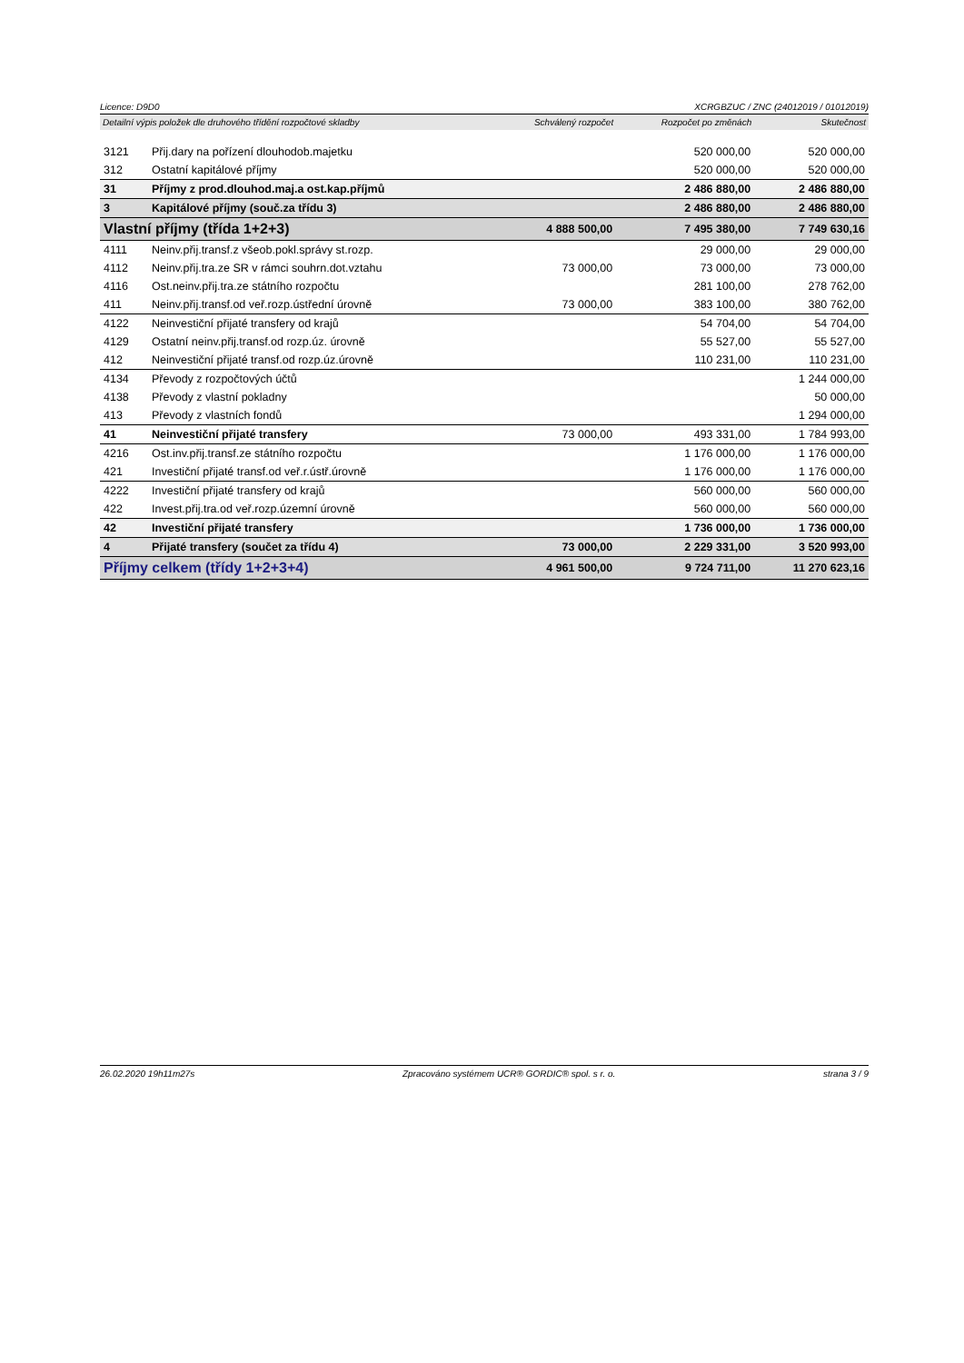Licence: D9D0 XCRGBZUC / ZNC (24012019 / 01012019)
| Detailní výpis položek dle druhového třídění rozpočtové skladby | | Schválený rozpočet | Rozpočet po změnách | Skutečnost |
| --- | --- | --- | --- | --- |
| 3121 | Přij.dary na pořízení dlouhodob.majetku | | 520 000,00 | 520 000,00 |
| 312 | Ostatní kapitálové příjmy | | 520 000,00 | 520 000,00 |
| 31 | Příjmy z prod.dlouhod.maj.a ost.kap.příjmů | | 2 486 880,00 | 2 486 880,00 |
| 3 | Kapitálové příjmy (souč.za třídu 3) | | 2 486 880,00 | 2 486 880,00 |
| Vlastní příjmy (třída 1+2+3) | | 4 888 500,00 | 7 495 380,00 | 7 749 630,16 |
| 4111 | Neinv.přij.transf.z všeob.pokl.správy st.rozp. | | 29 000,00 | 29 000,00 |
| 4112 | Neinv.přij.tra.ze SR v rámci souhrn.dot.vztahu | 73 000,00 | 73 000,00 | 73 000,00 |
| 4116 | Ost.neinv.přij.tra.ze státního rozpočtu | | 281 100,00 | 278 762,00 |
| 411 | Neinv.přij.transf.od veř.rozp.ústřední úrovně | 73 000,00 | 383 100,00 | 380 762,00 |
| 4122 | Neinvestiční přijaté transfery od krajů | | 54 704,00 | 54 704,00 |
| 4129 | Ostatní neinv.přij.transf.od rozp.úz. úrovně | | 55 527,00 | 55 527,00 |
| 412 | Neinvestiční přijaté transf.od rozp.úz.úrovně | | 110 231,00 | 110 231,00 |
| 4134 | Převody z rozpočtových účtů | | | 1 244 000,00 |
| 4138 | Převody z vlastní pokladny | | | 50 000,00 |
| 413 | Převody z vlastních fondů | | | 1 294 000,00 |
| 41 | Neinvestiční přijaté transfery | 73 000,00 | 493 331,00 | 1 784 993,00 |
| 4216 | Ost.inv.přij.transf.ze státního rozpočtu | | 1 176 000,00 | 1 176 000,00 |
| 421 | Investiční přijaté transf.od veř.r.ústř.úrovně | | 1 176 000,00 | 1 176 000,00 |
| 4222 | Investiční přijaté transfery od krajů | | 560 000,00 | 560 000,00 |
| 422 | Invest.přij.tra.od veř.rozp.územní úrovně | | 560 000,00 | 560 000,00 |
| 42 | Investiční přijaté transfery | | 1 736 000,00 | 1 736 000,00 |
| 4 | Přijaté transfery (součet za třídu 4) | 73 000,00 | 2 229 331,00 | 3 520 993,00 |
| Příjmy celkem (třídy 1+2+3+4) | | 4 961 500,00 | 9 724 711,00 | 11 270 623,16 |
26.02.2020 19h11m27s Zpracováno systémem UCR® GORDIC® spol. s r. o. strana 3 / 9